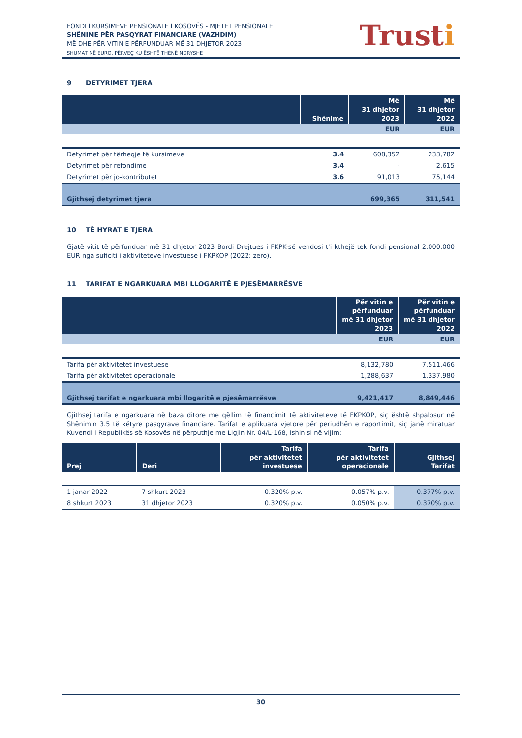FONDI I KURSIMEVE PENSIONALE I KOSOVËS - MJETET PENSIONALE
SHËNIME PËR PASQYRAT FINANCIARE (VAZHDIM)
MË DHE PËR VITIN E PËRFUNDUAR MË 31 DHJETOR 2023
SHUMAT NË EURO, PËRVEÇ KU ËSHTË THËNË NDRYSHE
Trusti
9 DETYRIMET TJERA
| | Shënime | Më 31 dhjetor 2023 | Më 31 dhjetor 2022 |
| --- | --- | --- | --- |
| | | EUR | EUR |
| Detyrimet për tërheqje të kursimeve | 3.4 | 608,352 | 233,782 |
| Detyrimet për refondime | 3.4 | - | 2,615 |
| Detyrimet për jo-kontributet | 3.6 | 91,013 | 75,144 |
| Gjithsej detyrimet tjera | | 699,365 | 311,541 |
10 TË HYRAT E TJERA
Gjatë vitit të përfunduar më 31 dhjetor 2023 Bordi Drejtues i FKPK-së vendosi t'i kthejë tek fondi pensional 2,000,000 EUR nga suficiti i aktiviteteve investuese i FKPKOP (2022: zero).
11 TARIFAT E NGARKUARA MBI LLOGARITË E PJESËMARRËSVE
| | Për vitin e përfunduar më 31 dhjetor 2023 | Për vitin e përfunduar më 31 dhjetor 2022 |
| --- | --- | --- |
| | EUR | EUR |
| Tarifa për aktivitetet investuese | 8,132,780 | 7,511,466 |
| Tarifa për aktivitetet operacionale | 1,288,637 | 1,337,980 |
| Gjithsej tarifat e ngarkuara mbi llogaritë e pjesëmarrësve | 9,421,417 | 8,849,446 |
Gjithsej tarifa e ngarkuara në baza ditore me qëllim të financimit të aktiviteteve të FKPKOP, siç është shpalosur në Shënimin 3.5 të këtyre pasqyrave financiare. Tarifat e aplikuara vjetore për periudhën e raportimit, siç janë miratuar Kuvendi i Republikës së Kosovës në përputhje me Ligjin Nr. 04/L-168, ishin si në vijim:
| Prej | Deri | Tarifa për aktivitetet investuese | Tarifa për aktivitetet operacionale | Gjithsej Tarifat |
| --- | --- | --- | --- | --- |
| 1 janar 2022 | 7 shkurt 2023 | 0.320% p.v. | 0.057% p.v. | 0.377% p.v. |
| 8 shkurt 2023 | 31 dhjetor 2023 | 0.320% p.v. | 0.050% p.v. | 0.370% p.v. |
30